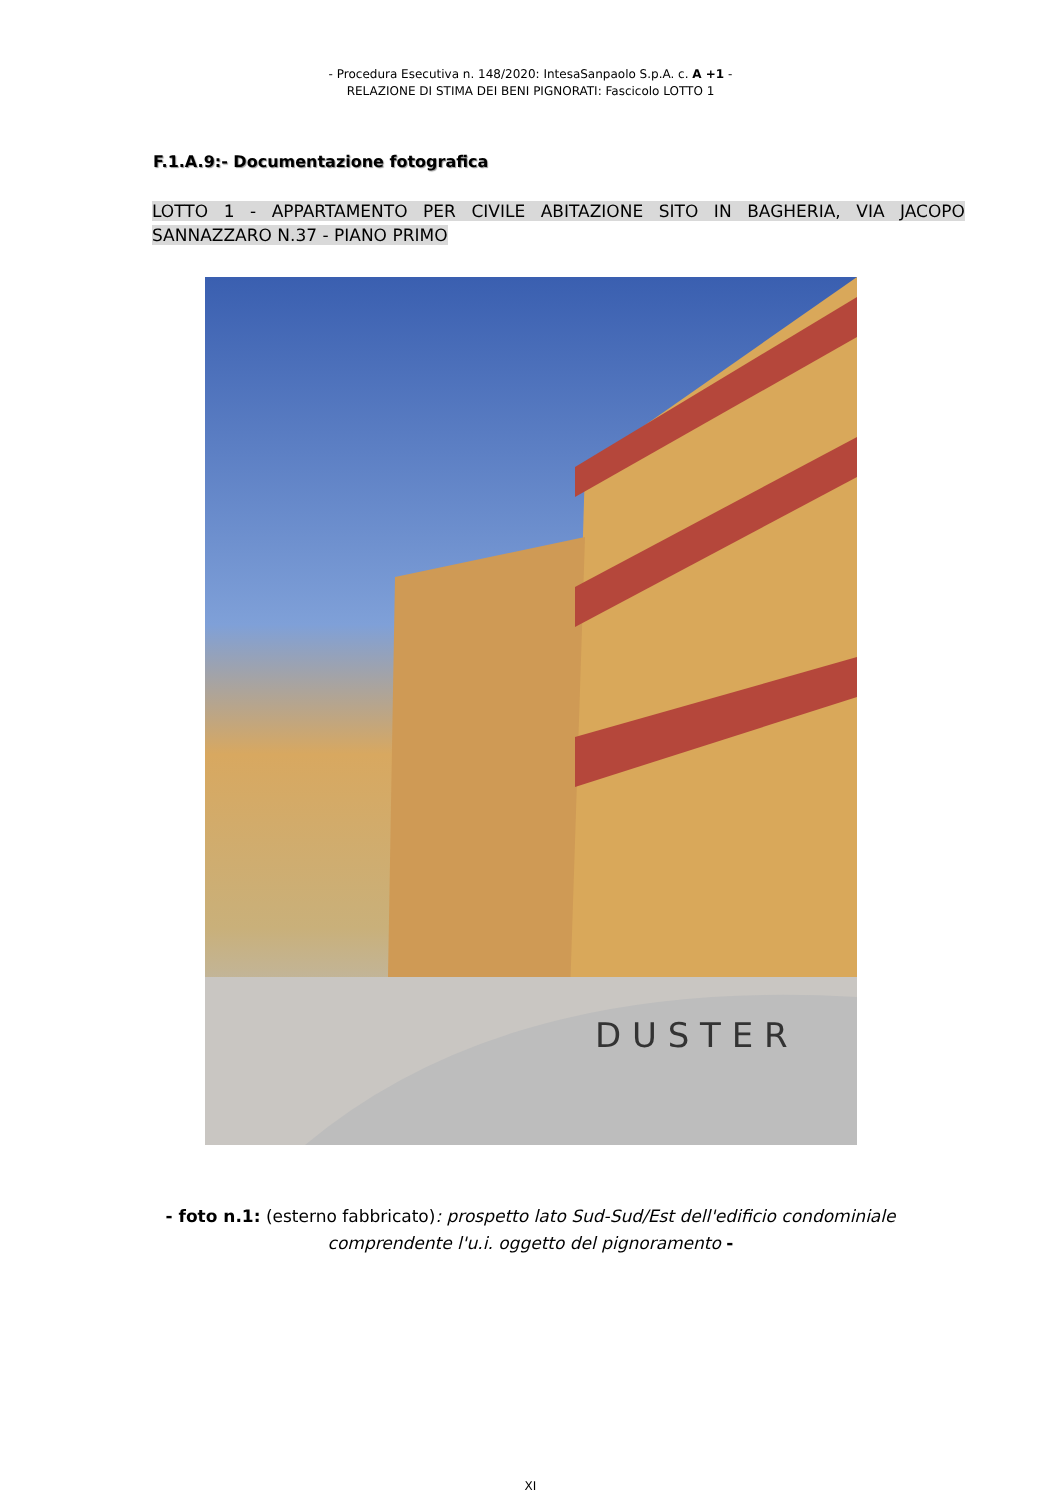- Procedura Esecutiva n. 148/2020: IntesaSanpaolo S.p.A. c. A +1 -
RELAZIONE DI STIMA DEI BENI PIGNORATI: Fascicolo LOTTO 1
F.1.A.9:- Documentazione fotografica
LOTTO 1 - APPARTAMENTO PER CIVILE ABITAZIONE SITO IN BAGHERIA, VIA JACOPO SANNAZZARO N.37 - PIANO PRIMO
D U S T E R
- foto n.1: (esterno fabbricato): prospetto lato Sud-Sud/Est dell'edificio condominiale
comprendente l'u.i. oggetto del pignoramento -
XI